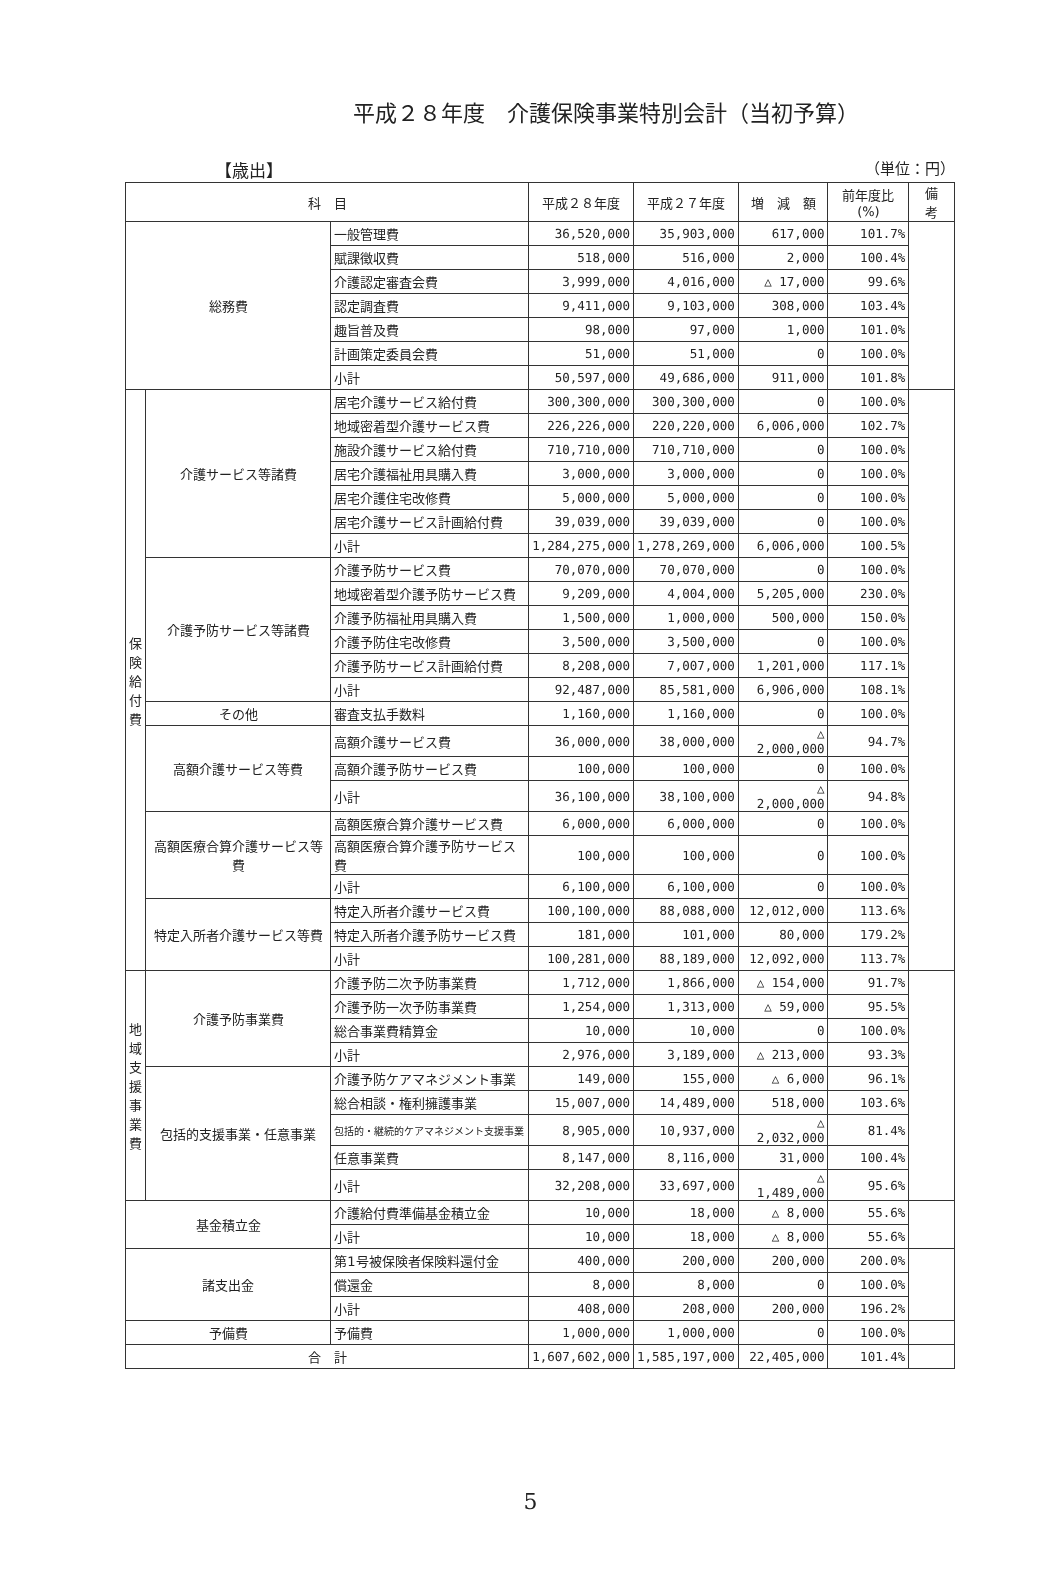平成２８年度　介護保険事業特別会計（当初予算）
【歳出】 （単位：円）
| 科 目 | | | 平成２８年度 | 平成２７年度 | 増 減 額 | 前年度比(%) | 備 考 |
| --- | --- | --- | --- | --- | --- | --- | --- |
| 総務費 | | 一般管理費 | 36,520,000 | 35,903,000 | 617,000 | 101.7% | |
| | | 賦課徴収費 | 518,000 | 516,000 | 2,000 | 100.4% | |
| | | 介護認定審査会費 | 3,999,000 | 4,016,000 | △ 17,000 | 99.6% | |
| | | 認定調査費 | 9,411,000 | 9,103,000 | 308,000 | 103.4% | |
| | | 趣旨普及費 | 98,000 | 97,000 | 1,000 | 101.0% | |
| | | 計画策定委員会費 | 51,000 | 51,000 | 0 | 100.0% | |
| | | 小計 | 50,597,000 | 49,686,000 | 911,000 | 101.8% | |
| 保 険 給 付 費 | 介護サービス等諸費 | 居宅介護サービス給付費 | 300,300,000 | 300,300,000 | 0 | 100.0% | |
| | | 地域密着型介護サービス費 | 226,226,000 | 220,220,000 | 6,006,000 | 102.7% | |
| | | 施設介護サービス給付費 | 710,710,000 | 710,710,000 | 0 | 100.0% | |
| | | 居宅介護福祉用具購入費 | 3,000,000 | 3,000,000 | 0 | 100.0% | |
| | | 居宅介護住宅改修費 | 5,000,000 | 5,000,000 | 0 | 100.0% | |
| | | 居宅介護サービス計画給付費 | 39,039,000 | 39,039,000 | 0 | 100.0% | |
| | | 小計 | 1,284,275,000 | 1,278,269,000 | 6,006,000 | 100.5% | |
| | 介護予防サービス等諸費 | 介護予防サービス費 | 70,070,000 | 70,070,000 | 0 | 100.0% | |
| | | 地域密着型介護予防サービス費 | 9,209,000 | 4,004,000 | 5,205,000 | 230.0% | |
| | | 介護予防福祉用具購入費 | 1,500,000 | 1,000,000 | 500,000 | 150.0% | |
| | | 介護予防住宅改修費 | 3,500,000 | 3,500,000 | 0 | 100.0% | |
| | | 介護予防サービス計画給付費 | 8,208,000 | 7,007,000 | 1,201,000 | 117.1% | |
| | | 小計 | 92,487,000 | 85,581,000 | 6,906,000 | 108.1% | |
| | その他 | 審査支払手数料 | 1,160,000 | 1,160,000 | 0 | 100.0% | |
| | 高額介護サービス等費 | 高額介護サービス費 | 36,000,000 | 38,000,000 | △ 2,000,000 | 94.7% | |
| | | 高額介護予防サービス費 | 100,000 | 100,000 | 0 | 100.0% | |
| | | 小計 | 36,100,000 | 38,100,000 | △ 2,000,000 | 94.8% | |
| | 高額医療合算介護サービス等費 | 高額医療合算介護サービス費 | 6,000,000 | 6,000,000 | 0 | 100.0% | |
| | | 高額医療合算介護予防サービス費 | 100,000 | 100,000 | 0 | 100.0% | |
| | | 小計 | 6,100,000 | 6,100,000 | 0 | 100.0% | |
| | 特定入所者介護サービス等費 | 特定入所者介護サービス費 | 100,100,000 | 88,088,000 | 12,012,000 | 113.6% | |
| | | 特定入所者介護予防サービス費 | 181,000 | 101,000 | 80,000 | 179.2% | |
| | | 小計 | 100,281,000 | 88,189,000 | 12,092,000 | 113.7% | |
| 地 域 支 援 事 業 費 | 介護予防事業費 | 介護予防二次予防事業費 | 1,712,000 | 1,866,000 | △ 154,000 | 91.7% | |
| | | 介護予防一次予防事業費 | 1,254,000 | 1,313,000 | △ 59,000 | 95.5% | |
| | | 総合事業費精算金 | 10,000 | 10,000 | 0 | 100.0% | |
| | | 小計 | 2,976,000 | 3,189,000 | △ 213,000 | 93.3% | |
| | 包括的支援事業・任意事業 | 介護予防ケアマネジメント事業 | 149,000 | 155,000 | △ 6,000 | 96.1% | |
| | | 総合相談・権利擁護事業 | 15,007,000 | 14,489,000 | 518,000 | 103.6% | |
| | | 包括的・継続的ケアマネジメント支援事業 | 8,905,000 | 10,937,000 | △ 2,032,000 | 81.4% | |
| | | 任意事業費 | 8,147,000 | 8,116,000 | 31,000 | 100.4% | |
| | | 小計 | 32,208,000 | 33,697,000 | △ 1,489,000 | 95.6% | |
| 基金積立金 | | 介護給付費準備基金積立金 | 10,000 | 18,000 | △ 8,000 | 55.6% | |
| | | 小計 | 10,000 | 18,000 | △ 8,000 | 55.6% | |
| 諸支出金 | | 第1号被保険者保険料還付金 | 400,000 | 200,000 | 200,000 | 200.0% | |
| | | 償還金 | 8,000 | 8,000 | 0 | 100.0% | |
| | | 小計 | 408,000 | 208,000 | 200,000 | 196.2% | |
| 予備費 | | 予備費 | 1,000,000 | 1,000,000 | 0 | 100.0% | |
| 合 計 | | | 1,607,602,000 | 1,585,197,000 | 22,405,000 | 101.4% | |
5